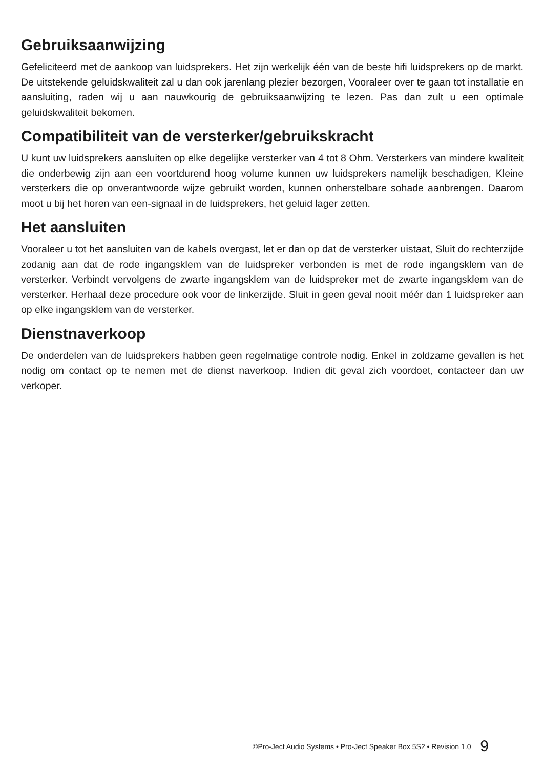Gebruiksaanwijzing
Gefeliciteerd met de aankoop van luidsprekers. Het zijn werkelijk één van de beste hifi luidsprekers op de markt. De uitstekende geluidskwaliteit zal u dan ook jarenlang plezier bezorgen, Vooraleer over te gaan tot installatie en aansluiting, raden wij u aan nauwkourig de gebruiksaanwijzing te lezen. Pas dan zult u een optimale geluidskwaliteit bekomen.
Compatibiliteit van de versterker/gebruikskracht
U kunt uw luidsprekers aansluiten op elke degelijke versterker van 4 tot 8 Ohm. Versterkers van mindere kwaliteit die onderbewig zijn aan een voortdurend hoog volume kunnen uw luidsprekers namelijk beschadigen, Kleine versterkers die op onverantwoorde wijze gebruikt worden, kunnen onherstelbare sohade aanbrengen. Daarom moot u bij het horen van een-signaal in de luidsprekers, het geluid lager zetten.
Het aansluiten
Vooraleer u tot het aansluiten van de kabels overgast, let er dan op dat de versterker uistaat, Sluit do rechterzijde zodanig aan dat de rode ingangsklem van de luidspreker verbonden is met de rode ingangsklem van de versterker. Verbindt vervolgens de zwarte ingangsklem van de luidspreker met de zwarte ingangsklem van de versterker. Herhaal deze procedure ook voor de linkerzijde. Sluit in geen geval nooit méér dan 1 luidspreker aan op elke ingangsklem van de versterker.
Dienstnaverkoop
De onderdelen van de luidsprekers habben geen regelmatige controle nodig. Enkel in zoldzame gevallen is het nodig om contact op te nemen met de dienst naverkoop. Indien dit geval zich voordoet, contacteer dan uw verkoper.
©Pro-Ject Audio Systems • Pro-Ject Speaker Box 5S2 • Revision 1.0 9